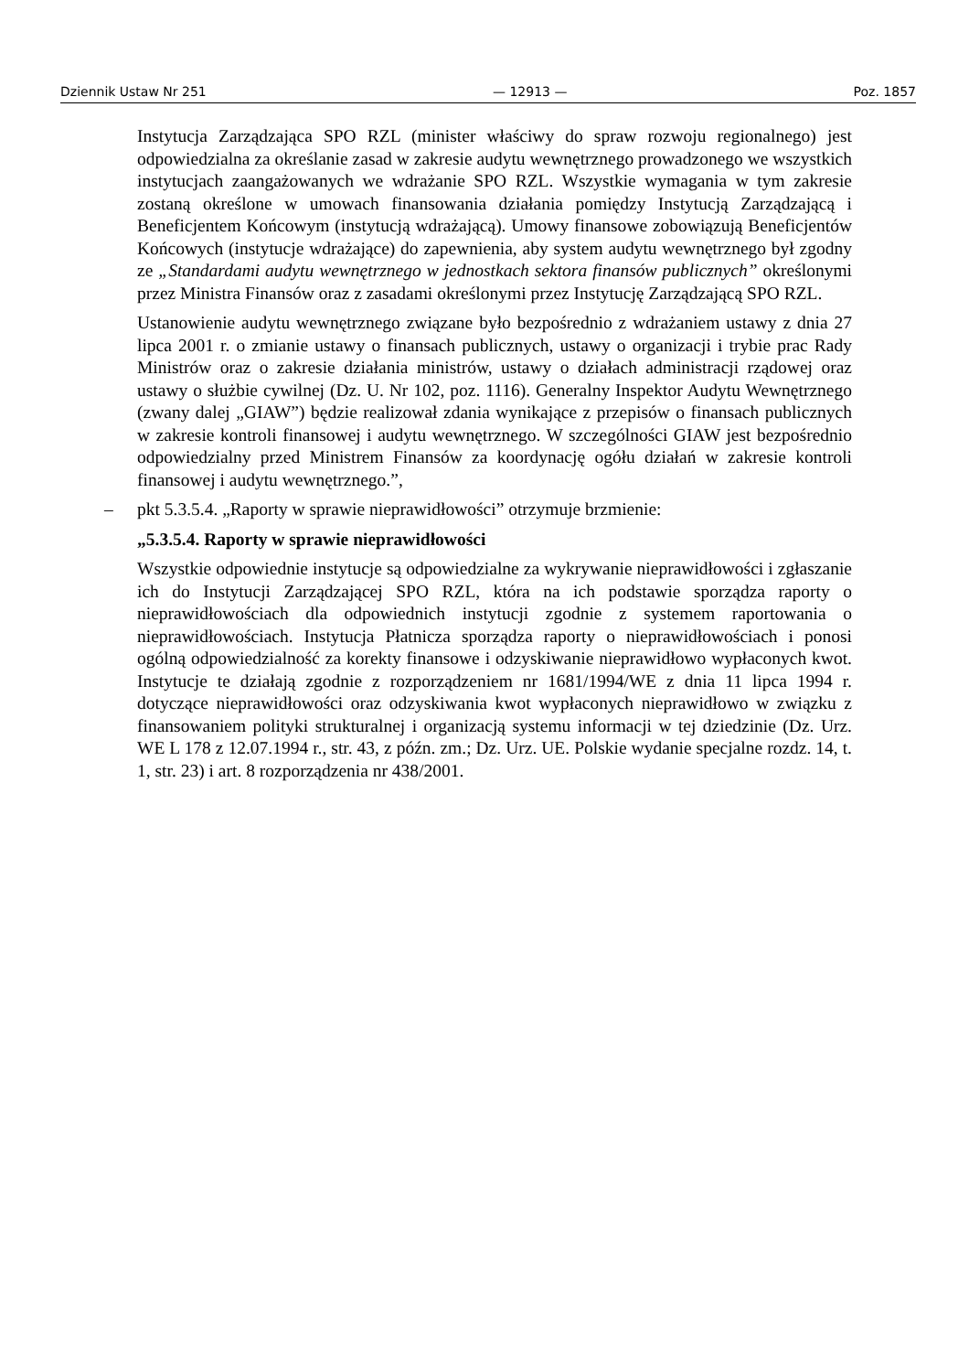Dziennik Ustaw Nr 251 — 12913 — Poz. 1857
Instytucja Zarządzająca SPO RZL (minister właściwy do spraw rozwoju regionalnego) jest odpowiedzialna za określanie zasad w zakresie audytu wewnętrznego prowadzonego we wszystkich instytucjach zaangażowanych we wdrażanie SPO RZL. Wszystkie wymagania w tym zakresie zostaną określone w umowach finansowania działania pomiędzy Instytucją Zarządzającą i Beneficjentem Końcowym (instytucją wdrażającą). Umowy finansowe zobowiązują Beneficjentów Końcowych (instytucje wdrażające) do zapewnienia, aby system audytu wewnętrznego był zgodny ze „Standardami audytu wewnętrznego w jednostkach sektora finansów publicznych” określonymi przez Ministra Finansów oraz z zasadami określonymi przez Instytucję Zarządzającą SPO RZL.
Ustanowienie audytu wewnętrznego związane było bezpośrednio z wdrażaniem ustawy z dnia 27 lipca 2001 r. o zmianie ustawy o finansach publicznych, ustawy o organizacji i trybie prac Rady Ministrów oraz o zakresie działania ministrów, ustawy o działach administracji rządowej oraz ustawy o służbie cywilnej (Dz. U. Nr 102, poz. 1116). Generalny Inspektor Audytu Wewnętrznego (zwany dalej „GIAW”) będzie realizował zdania wynikające z przepisów o finansach publicznych w zakresie kontroli finansowej i audytu wewnętrznego. W szczególności GIAW jest bezpośrednio odpowiedzialny przed Ministrem Finansów za koordynację ogółu działań w zakresie kontroli finansowej i audytu wewnętrznego.”,
– pkt 5.3.5.4. „Raporty w sprawie nieprawidłowości” otrzymuje brzmienie:
„5.3.5.4. Raporty w sprawie nieprawidłowości
Wszystkie odpowiednie instytucje są odpowiedzialne za wykrywanie nieprawidłowości i zgłaszanie ich do Instytucji Zarządzającej SPO RZL, która na ich podstawie sporządza raporty o nieprawidłowościach dla odpowiednich instytucji zgodnie z systemem raportowania o nieprawidłowościach. Instytucja Płatnicza sporządza raporty o nieprawidłowościach i ponosi ogólną odpowiedzialność za korekty finansowe i odzyskiwanie nieprawidłowo wypłaconych kwot. Instytucje te działają zgodnie z rozporządzeniem nr 1681/1994/WE z dnia 11 lipca 1994 r. dotyczące nieprawidłowości oraz odzyskiwania kwot wypłaconych nieprawidłowo w związku z finansowaniem polityki strukturalnej i organizacją systemu informacji w tej dziedzinie (Dz. Urz. WE L 178 z 12.07.1994 r., str. 43, z późn. zm.; Dz. Urz. UE. Polskie wydanie specjalne rozdz. 14, t. 1, str. 23) i art. 8 rozporządzenia nr 438/2001.